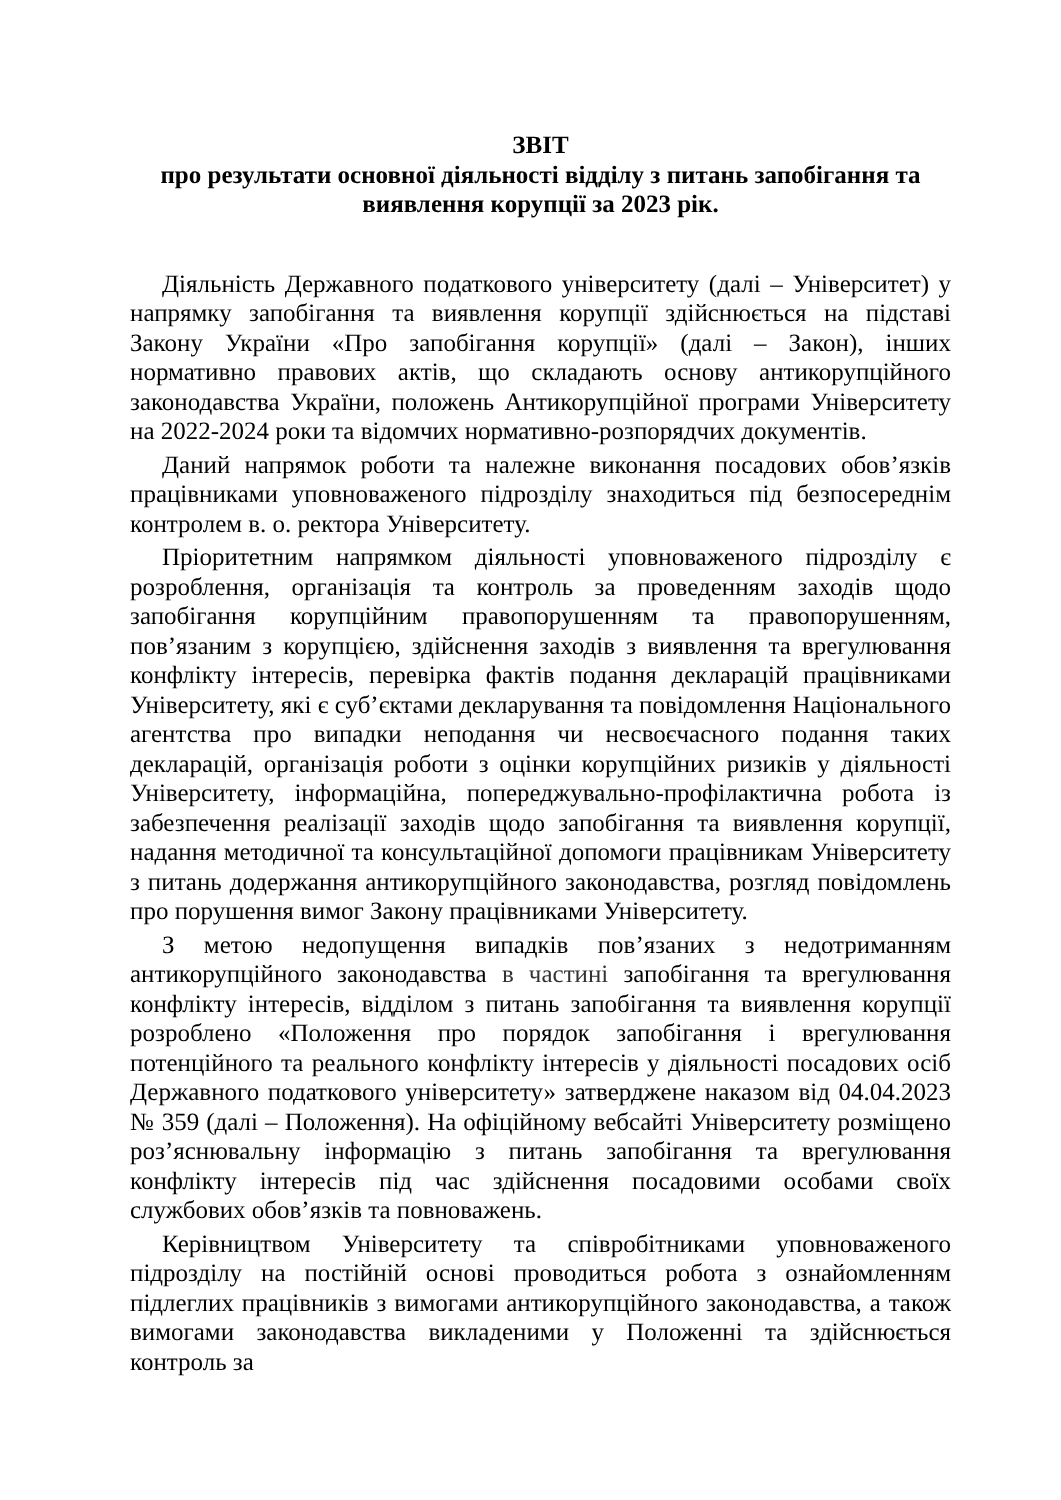ЗВІТ
про результати основної діяльності відділу з питань запобігання та виявлення корупції за 2023 рік.
Діяльність Державного податкового університету (далі – Університет) у напрямку запобігання та виявлення корупції здійснюється на підставі Закону України «Про запобігання корупції» (далі – Закон), інших нормативно правових актів, що складають основу антикорупційного законодавства України, положень Антикорупційної програми Університету на 2022-2024 роки та відомчих нормативно-розпорядчих документів.
Даний напрямок роботи та належне виконання посадових обов’язків працівниками уповноваженого підрозділу знаходиться під безпосереднім контролем в. о. ректора Університету.
Пріоритетним напрямком діяльності уповноваженого підрозділу є розроблення, організація та контроль за проведенням заходів щодо запобігання корупційним правопорушенням та правопорушенням, пов’язаним з корупцією, здійснення заходів з виявлення та врегулювання конфлікту інтересів, перевірка фактів подання декларацій працівниками Університету, які є суб’єктами декларування та повідомлення Національного агентства про випадки неподання чи несвоєчасного подання таких декларацій, організація роботи з оцінки корупційних ризиків у діяльності Університету, інформаційна, попереджувально-профілактична робота із забезпечення реалізації заходів щодо запобігання та виявлення корупції, надання методичної та консультаційної допомоги працівникам Університету з питань додержання антикорупційного законодавства, розгляд повідомлень про порушення вимог Закону працівниками Університету.
З метою недопущення випадків пов’язаних з недотриманням антикорупційного законодавства в частині запобігання та врегулювання конфлікту інтересів, відділом з питань запобігання та виявлення корупції розроблено «Положення про порядок запобігання і врегулювання потенційного та реального конфлікту інтересів у діяльності посадових осіб Державного податкового університету» затверджене наказом від 04.04.2023 № 359 (далі – Положення). На офіційному вебсайті Університету розміщено роз’яснювальну інформацію з питань запобігання та врегулювання конфлікту інтересів під час здійснення посадовими особами своїх службових обов’язків та повноважень.
Керівництвом Університету та співробітниками уповноваженого підрозділу на постійній основі проводиться робота з ознайомленням підлеглих працівників з вимогами антикорупційного законодавства, а також вимогами законодавства викладеними у Положенні та здійснюється контроль за